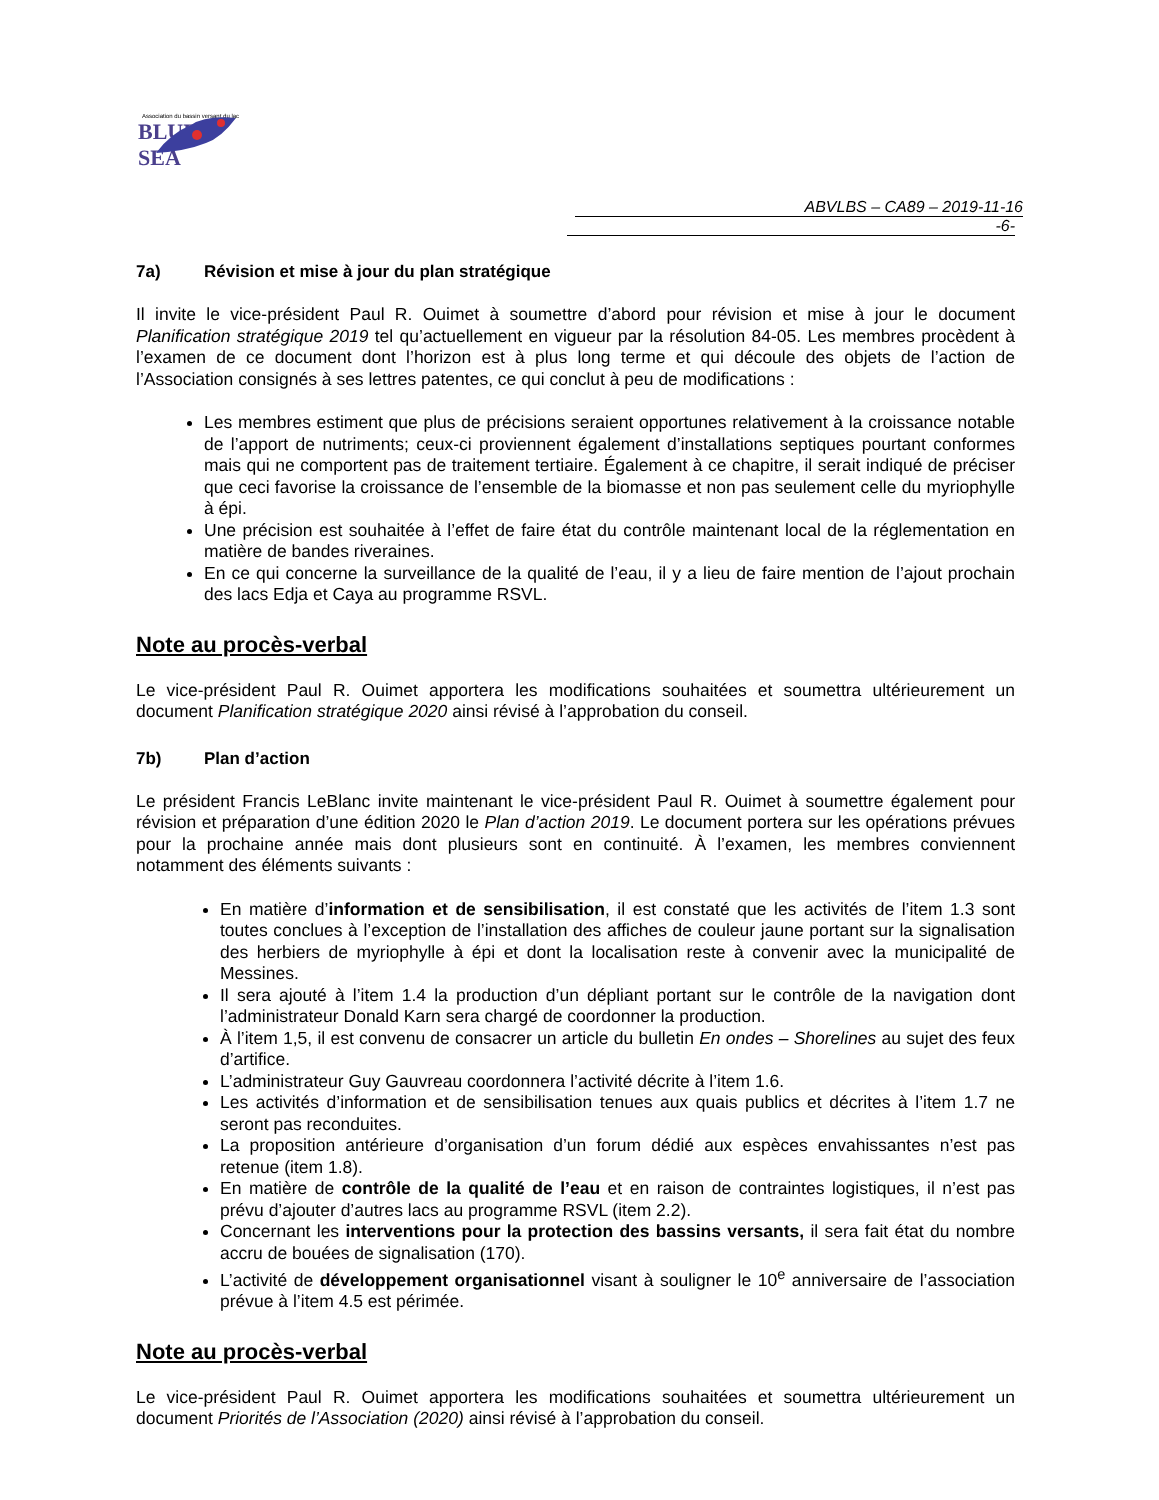Association du bassin versant du lac
BLUE SEA
ABVLBS – CA89 – 2019-11-16 -6-
7a) Révision et mise à jour du plan stratégique
Il invite le vice-président Paul R. Ouimet à soumettre d’abord pour révision et mise à jour le document Planification stratégique 2019 tel qu’actuellement en vigueur par la résolution 84-05. Les membres procèdent à l’examen de ce document dont l’horizon est à plus long terme et qui découle des objets de l’action de l’Association consignés à ses lettres patentes, ce qui conclut à peu de modifications :
Les membres estiment que plus de précisions seraient opportunes relativement à la croissance notable de l’apport de nutriments; ceux-ci proviennent également d’installations septiques pourtant conformes mais qui ne comportent pas de traitement tertiaire. Également à ce chapitre, il serait indiqué de préciser que ceci favorise la croissance de l’ensemble de la biomasse et non pas seulement celle du myriophylle à épi.
Une précision est souhaitée à l’effet de faire état du contrôle maintenant local de la réglementation en matière de bandes riveraines.
En ce qui concerne la surveillance de la qualité de l’eau, il y a lieu de faire mention de l’ajout prochain des lacs Edja et Caya au programme RSVL.
Note au procès-verbal
Le vice-président Paul R. Ouimet apportera les modifications souhaitées et soumettra ultérieurement un document Planification stratégique 2020 ainsi révisé à l’approbation du conseil.
7b) Plan d’action
Le président Francis LeBlanc invite maintenant le vice-président Paul R. Ouimet à soumettre également pour révision et préparation d’une édition 2020 le Plan d’action 2019. Le document portera sur les opérations prévues pour la prochaine année mais dont plusieurs sont en continuité. À l’examen, les membres conviennent notamment des éléments suivants :
En matière d’information et de sensibilisation, il est constaté que les activités de l’item 1.3 sont toutes conclues à l’exception de l’installation des affiches de couleur jaune portant sur la signalisation des herbiers de myriophylle à épi et dont la localisation reste à convenir avec la municipalité de Messines.
Il sera ajouté à l’item 1.4 la production d’un dépliant portant sur le contrôle de la navigation dont l’administrateur Donald Karn sera chargé de coordonner la production.
À l’item 1,5, il est convenu de consacrer un article du bulletin En ondes – Shorelines au sujet des feux d’artifice.
L’administrateur Guy Gauvreau coordonnera l’activité décrite à l’item 1.6.
Les activités d’information et de sensibilisation tenues aux quais publics et décrites à l’item 1.7 ne seront pas reconduites.
La proposition antérieure d’organisation d’un forum dédié aux espèces envahissantes n’est pas retenue (item 1.8).
En matière de contrôle de la qualité de l’eau et en raison de contraintes logistiques, il n’est pas prévu d’ajouter d’autres lacs au programme RSVL (item 2.2).
Concernant les interventions pour la protection des bassins versants, il sera fait état du nombre accru de bouées de signalisation (170).
L’activité de développement organisationnel visant à souligner le 10<sup>e</sup> anniversaire de l’association prévue à l’item 4.5 est périmée.
Note au procès-verbal
Le vice-président Paul R. Ouimet apportera les modifications souhaitées et soumettra ultérieurement un document Priorités de l’Association (2020) ainsi révisé à l’approbation du conseil.